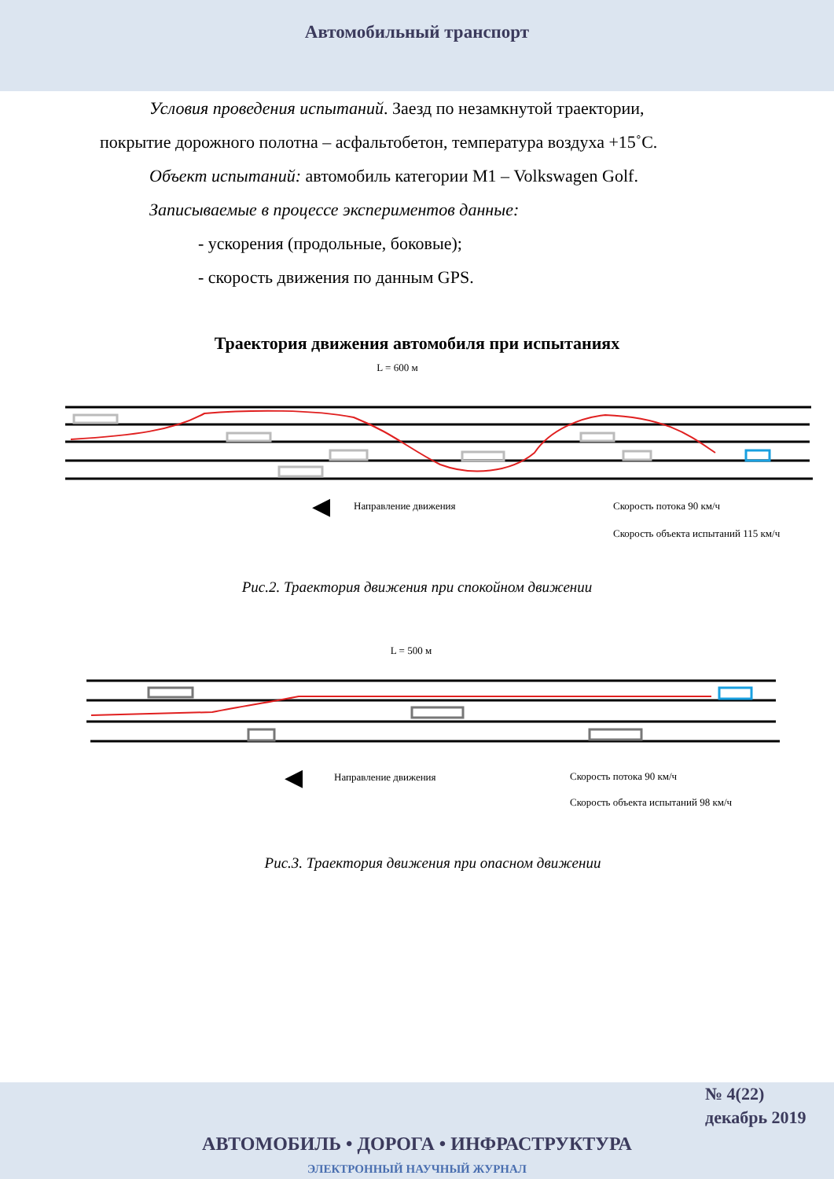Автомобильный транспорт
Условия проведения испытаний. Заезд по незамкнутой траектории, покрытие дорожного полотна – асфальтобетон, температура воздуха +15˚С.
Объект испытаний: автомобиль категории М1 – Volkswagen Golf.
Записываемые в процессе экспериментов данные:
- ускорения (продольные, боковые);
- скорость движения по данным GPS.
Траектория движения автомобиля при испытаниях
L = 600 м
◀
Направление движения
Скорость потока 90 км/ч
Скорость объекта испытаний 115 км/ч
Рис.2. Траектория движения при спокойном движении
L = 500 м
◀
Направление движения
Скорость потока 90 км/ч
Скорость объекта испытаний 98 км/ч
Рис.3. Траектория движения при опасном движении
№ 4(22)
декабрь 2019
АВТОМОБИЛЬ • ДОРОГА • ИНФРАСТРУКТУРА
ЭЛЕКТРОННЫЙ НАУЧНЫЙ ЖУРНАЛ